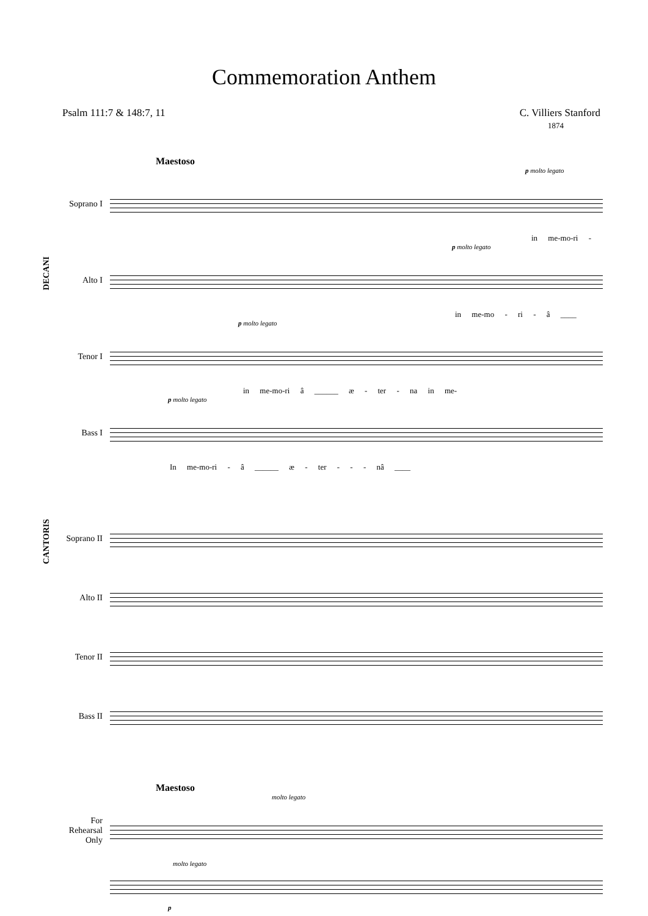Commemoration Anthem
Psalm 111:7 & 148:7, 11 C. Villiers Stanford
1874
Maestoso
p molto legato
Soprano I
in me-mo-ri -
p molto legato
Alto I
in me-mo - ri - â ____
p molto legato
Tenor I
in me-mo-ri â ______ æ - ter - na in me-
p molto legato
Bass I
In me-mo-ri - â ______ æ - ter - - - nâ ____
DECANI
Soprano II
Alto II
Tenor II
Bass II
CANTORIS
Maestoso
molto legato
For
Rehearsal
Only
molto legato
p